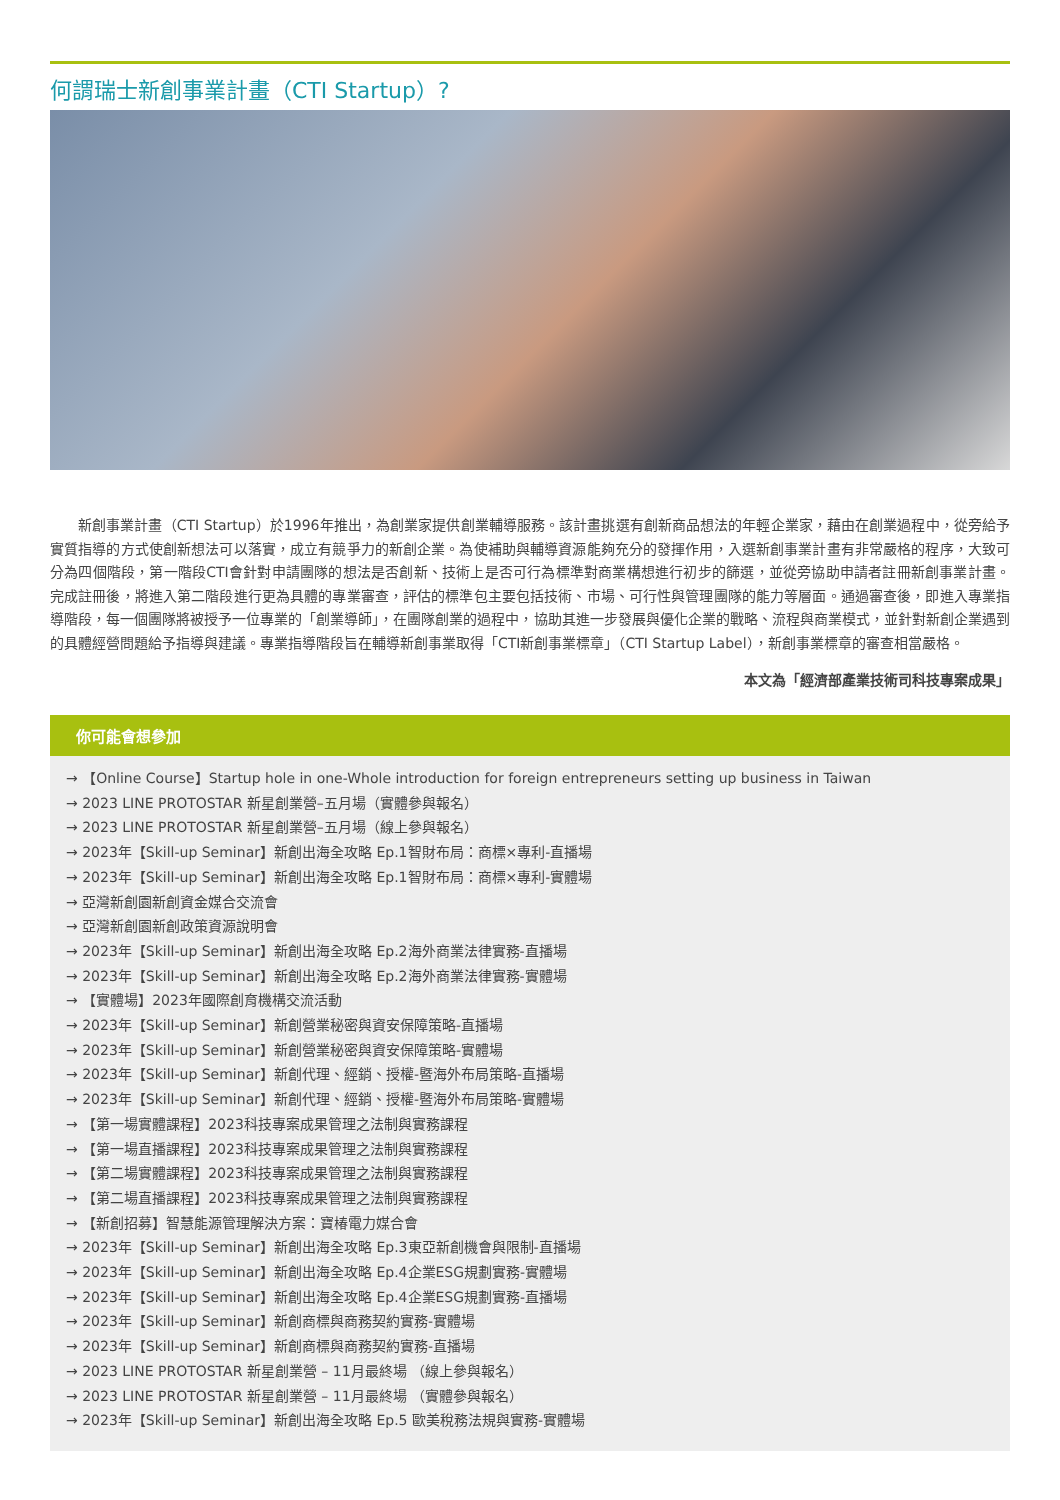何謂瑞士新創事業計畫（CTI Startup）?
新創事業計畫（CTI Startup）於1996年推出，為創業家提供創業輔導服務。該計畫挑選有創新商品想法的年輕企業家，藉由在創業過程中，從旁給予實質指導的方式使創新想法可以落實，成立有競爭力的新創企業。為使補助與輔導資源能夠充分的發揮作用，入選新創事業計畫有非常嚴格的程序，大致可分為四個階段，第一階段CTI會針對申請團隊的想法是否創新、技術上是否可行為標準對商業構想進行初步的篩選，並從旁協助申請者註冊新創事業計畫。完成註冊後，將進入第二階段進行更為具體的專業審查，評估的標準包主要包括技術、市場、可行性與管理團隊的能力等層面。通過審查後，即進入專業指導階段，每一個團隊將被授予一位專業的「創業導師」，在團隊創業的過程中，協助其進一步發展與優化企業的戰略、流程與商業模式，並針對新創企業遇到的具體經營問題給予指導與建議。專業指導階段旨在輔導新創事業取得「CTI新創事業標章」（CTI Startup Label），新創事業標章的審查相當嚴格。
本文為「經濟部產業技術司科技專案成果」
你可能會想參加
→ 【Online Course】Startup hole in one-Whole introduction for foreign entrepreneurs setting up business in Taiwan
→ 2023 LINE PROTOSTAR 新星創業營–五月場（實體參與報名）
→ 2023 LINE PROTOSTAR 新星創業營–五月場（線上參與報名）
→ 2023年【Skill-up Seminar】新創出海全攻略 Ep.1智財布局：商標×專利-直播場
→ 2023年【Skill-up Seminar】新創出海全攻略 Ep.1智財布局：商標×專利-實體場
→ 亞灣新創園新創資金媒合交流會
→ 亞灣新創園新創政策資源說明會
→ 2023年【Skill-up Seminar】新創出海全攻略 Ep.2海外商業法律實務-直播場
→ 2023年【Skill-up Seminar】新創出海全攻略 Ep.2海外商業法律實務-實體場
→ 【實體場】2023年國際創育機構交流活動
→ 2023年【Skill-up Seminar】新創營業秘密與資安保障策略-直播場
→ 2023年【Skill-up Seminar】新創營業秘密與資安保障策略-實體場
→ 2023年【Skill-up Seminar】新創代理、經銷、授權-暨海外布局策略-直播場
→ 2023年【Skill-up Seminar】新創代理、經銷、授權-暨海外布局策略-實體場
→ 【第一場實體課程】2023科技專案成果管理之法制與實務課程
→ 【第一場直播課程】2023科技專案成果管理之法制與實務課程
→ 【第二場實體課程】2023科技專案成果管理之法制與實務課程
→ 【第二場直播課程】2023科技專案成果管理之法制與實務課程
→ 【新創招募】智慧能源管理解決方案：寶椿電力媒合會
→ 2023年【Skill-up Seminar】新創出海全攻略 Ep.3東亞新創機會與限制-直播場
→ 2023年【Skill-up Seminar】新創出海全攻略 Ep.4企業ESG規劃實務-實體場
→ 2023年【Skill-up Seminar】新創出海全攻略 Ep.4企業ESG規劃實務-直播場
→ 2023年【Skill-up Seminar】新創商標與商務契約實務-實體場
→ 2023年【Skill-up Seminar】新創商標與商務契約實務-直播場
→ 2023 LINE PROTOSTAR 新星創業營 – 11月最終場 （線上參與報名）
→ 2023 LINE PROTOSTAR 新星創業營 – 11月最終場 （實體參與報名）
→ 2023年【Skill-up Seminar】新創出海全攻略 Ep.5 歐美稅務法規與實務-實體場